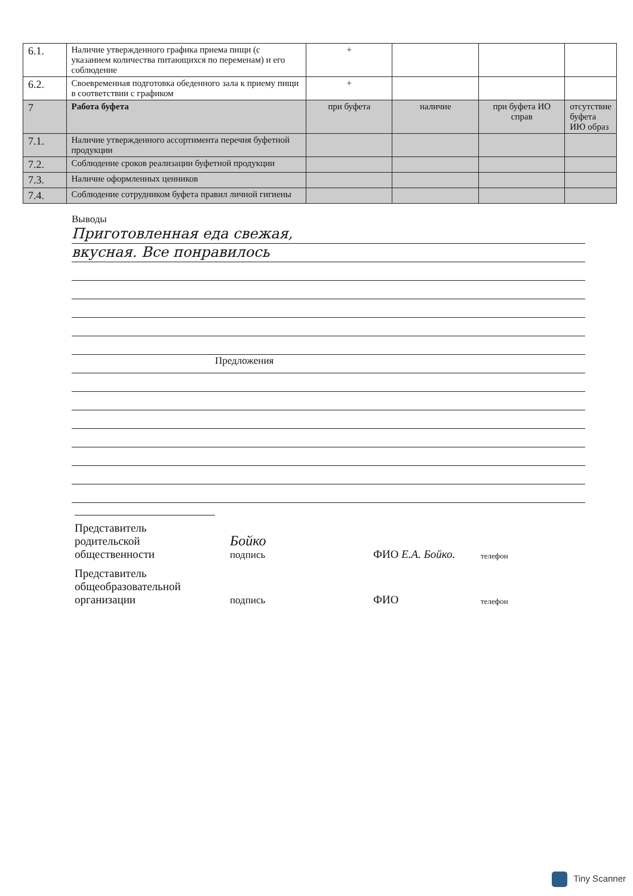| 6.1. | Наличие утвержденного графика приема пищи (с указанием количества питающихся по переменам) и его соблюдение | + | | | |
| 6.2. | Своевременная подготовка обеденного зала к приему пищи в соответствии с графиком | + | | | |
| 7 | Работа буфета | при буфета | наличие | при буфета ИО справ | отсутствие буфета ИЮ образ |
| 7.1. | Наличие утвержденного ассортимента перечня буфетной продукции | | | | |
| 7.2. | Соблюдение сроков реализации буфетной продукции | | | | |
| 7.3. | Наличие оформленных ценников | | | | |
| 7.4. | Соблюдение сотрудником буфета правил личной гигиены | | | | |
Выводы
Приготовленная еда свежая,
вкусная. Все понравилось
Предложения
Представитель
родительской
общественности
Бойко
подпись
ФИО Е.А. Бойко.
телефон
Представитель
общеобразовательной
организации
подпись
ФИО
телефон
Tiny Scanner